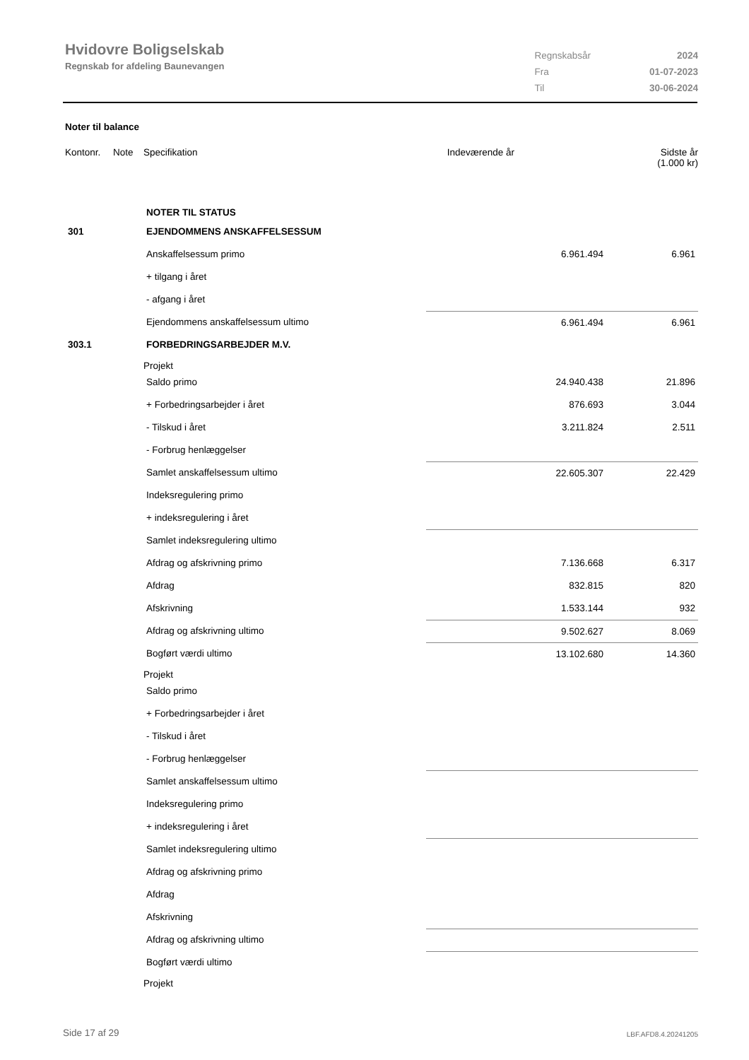Hvidovre Boligselskab
Regnskab for afdeling Baunevangen
| Regnskabsår | 2024 |
| Fra | 01-07-2023 |
| Til | 30-06-2024 |
Noter til balance
| Kontonr. | Note | Specifikation | Indeværende år | Sidste år (1.000 kr) |
| --- | --- | --- | --- | --- |
| | | NOTER TIL STATUS | | |
| 301 | | EJENDOMMENS ANSKAFFELSESSUM | | |
| | | Anskaffelsessum primo | 6.961.494 | 6.961 |
| | | + tilgang i året | | |
| | | - afgang i året | | |
| | | Ejendommens anskaffelsessum ultimo | 6.961.494 | 6.961 |
| 303.1 | | FORBEDRINGSARBEJDER M.V. | | |
| | | Projekt | | |
| | | Saldo primo | 24.940.438 | 21.896 |
| | | + Forbedringsarbejder i året | 876.693 | 3.044 |
| | | - Tilskud i året | 3.211.824 | 2.511 |
| | | - Forbrug henlæggelser | | |
| | | Samlet anskaffelsessum ultimo | 22.605.307 | 22.429 |
| | | Indeksregulering primo | | |
| | | + indeksregulering i året | | |
| | | Samlet indeksregulering ultimo | | |
| | | Afdrag og afskrivning primo | 7.136.668 | 6.317 |
| | | Afdrag | 832.815 | 820 |
| | | Afskrivning | 1.533.144 | 932 |
| | | Afdrag og afskrivning ultimo | 9.502.627 | 8.069 |
| | | Bogført værdi ultimo | 13.102.680 | 14.360 |
| | | Projekt | | |
| | | Saldo primo | | |
| | | + Forbedringsarbejder i året | | |
| | | - Tilskud i året | | |
| | | - Forbrug henlæggelser | | |
| | | Samlet anskaffelsessum ultimo | | |
| | | Indeksregulering primo | | |
| | | + indeksregulering i året | | |
| | | Samlet indeksregulering ultimo | | |
| | | Afdrag og afskrivning primo | | |
| | | Afdrag | | |
| | | Afskrivning | | |
| | | Afdrag og afskrivning ultimo | | |
| | | Bogført værdi ultimo | | |
| | | Projekt | | |
Side 17 af 29 LBF.AFD8.4.20241205